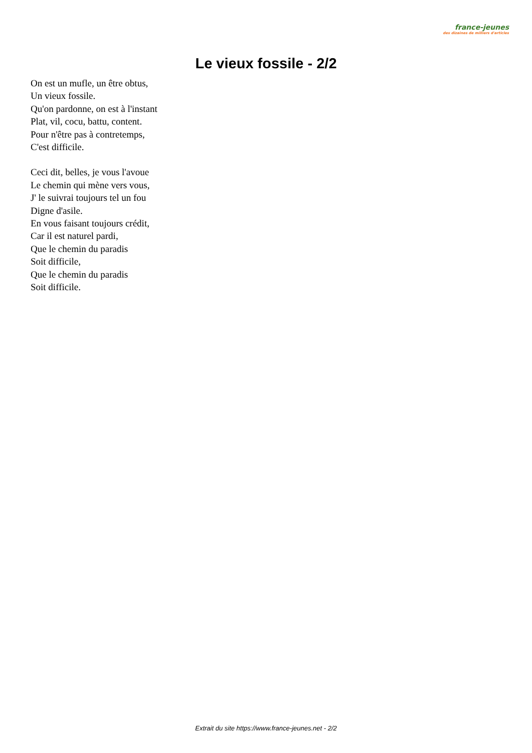france-jeunes
des dizaines de milliers d'articles
Le vieux fossile - 2/2
On est un mufle, un être obtus,
Un vieux fossile.
Qu'on pardonne, on est à l'instant
Plat, vil, cocu, battu, content.
Pour n'être pas à contretemps,
C'est difficile.
Ceci dit, belles, je vous l'avoue
Le chemin qui mène vers vous,
J' le suivrai toujours tel un fou
Digne d'asile.
En vous faisant toujours crédit,
Car il est naturel pardi,
Que le chemin du paradis
Soit difficile,
Que le chemin du paradis
Soit difficile.
Extrait du site https://www.france-jeunes.net - 2/2